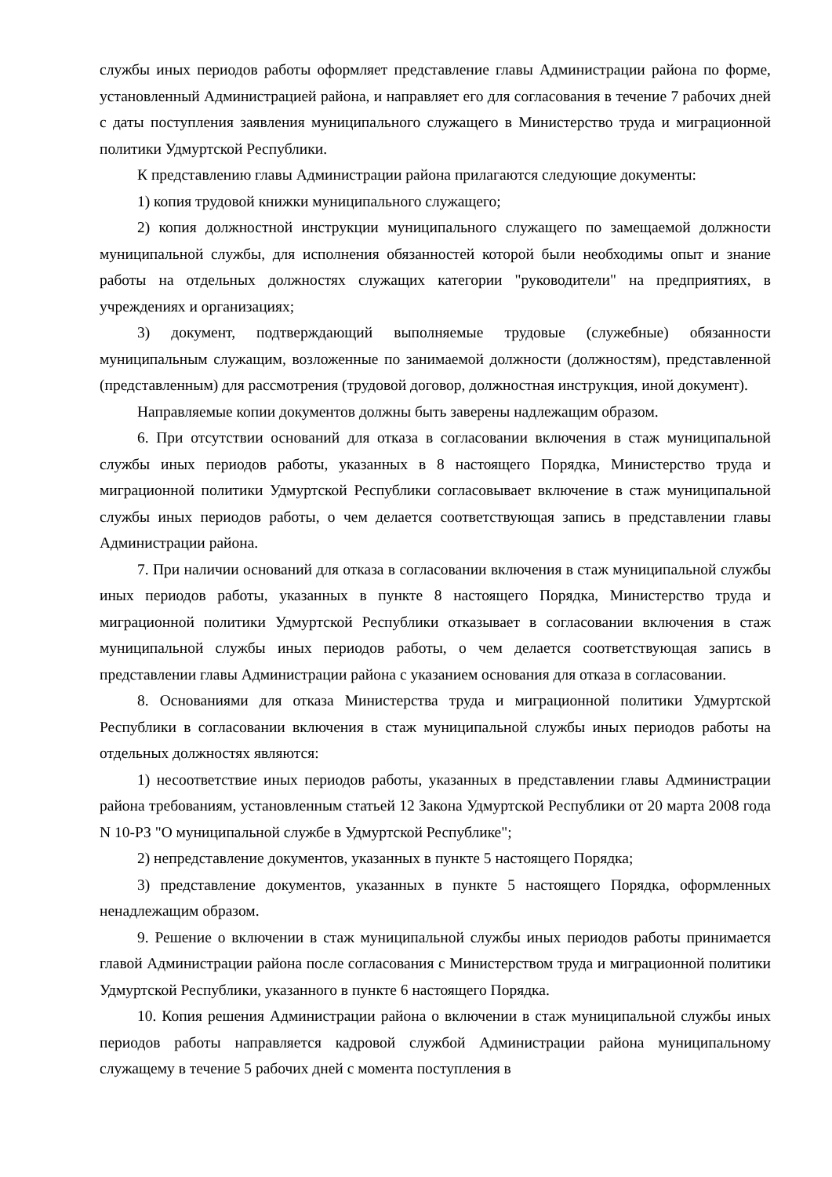службы иных периодов работы оформляет представление главы Администрации района по форме, установленный Администрацией района, и направляет его для согласования в течение 7 рабочих дней с даты поступления заявления муниципального служащего в Министерство труда и миграционной политики Удмуртской Республики.
К представлению главы Администрации района прилагаются следующие документы:
1) копия трудовой книжки муниципального служащего;
2) копия должностной инструкции муниципального служащего по замещаемой должности муниципальной службы, для исполнения обязанностей которой были необходимы опыт и знание работы на отдельных должностях служащих категории "руководители" на предприятиях, в учреждениях и организациях;
3) документ, подтверждающий выполняемые трудовые (служебные) обязанности муниципальным служащим, возложенные по занимаемой должности (должностям), представленной (представленным) для рассмотрения (трудовой договор, должностная инструкция, иной документ).
Направляемые копии документов должны быть заверены надлежащим образом.
6. При отсутствии оснований для отказа в согласовании включения в стаж муниципальной службы иных периодов работы, указанных в 8 настоящего Порядка, Министерство труда и миграционной политики Удмуртской Республики согласовывает включение в стаж муниципальной службы иных периодов работы, о чем делается соответствующая запись в представлении главы Администрации района.
7. При наличии оснований для отказа в согласовании включения в стаж муниципальной службы иных периодов работы, указанных в пункте 8 настоящего Порядка, Министерство труда и миграционной политики Удмуртской Республики отказывает в согласовании включения в стаж муниципальной службы иных периодов работы, о чем делается соответствующая запись в представлении главы Администрации района с указанием основания для отказа в согласовании.
8. Основаниями для отказа Министерства труда и миграционной политики Удмуртской Республики в согласовании включения в стаж муниципальной службы иных периодов работы на отдельных должностях являются:
1) несоответствие иных периодов работы, указанных в представлении главы Администрации района требованиям, установленным статьей 12 Закона Удмуртской Республики от 20 марта 2008 года N 10-РЗ "О муниципальной службе в Удмуртской Республике";
2) непредставление документов, указанных в пункте 5 настоящего Порядка;
3) представление документов, указанных в пункте 5 настоящего Порядка, оформленных ненадлежащим образом.
9. Решение о включении в стаж муниципальной службы иных периодов работы принимается главой Администрации района после согласования с Министерством труда и миграционной политики Удмуртской Республики, указанного в пункте 6 настоящего Порядка.
10. Копия решения Администрации района о включении в стаж муниципальной службы иных периодов работы направляется кадровой службой Администрации района муниципальному служащему в течение 5 рабочих дней с момента поступления в